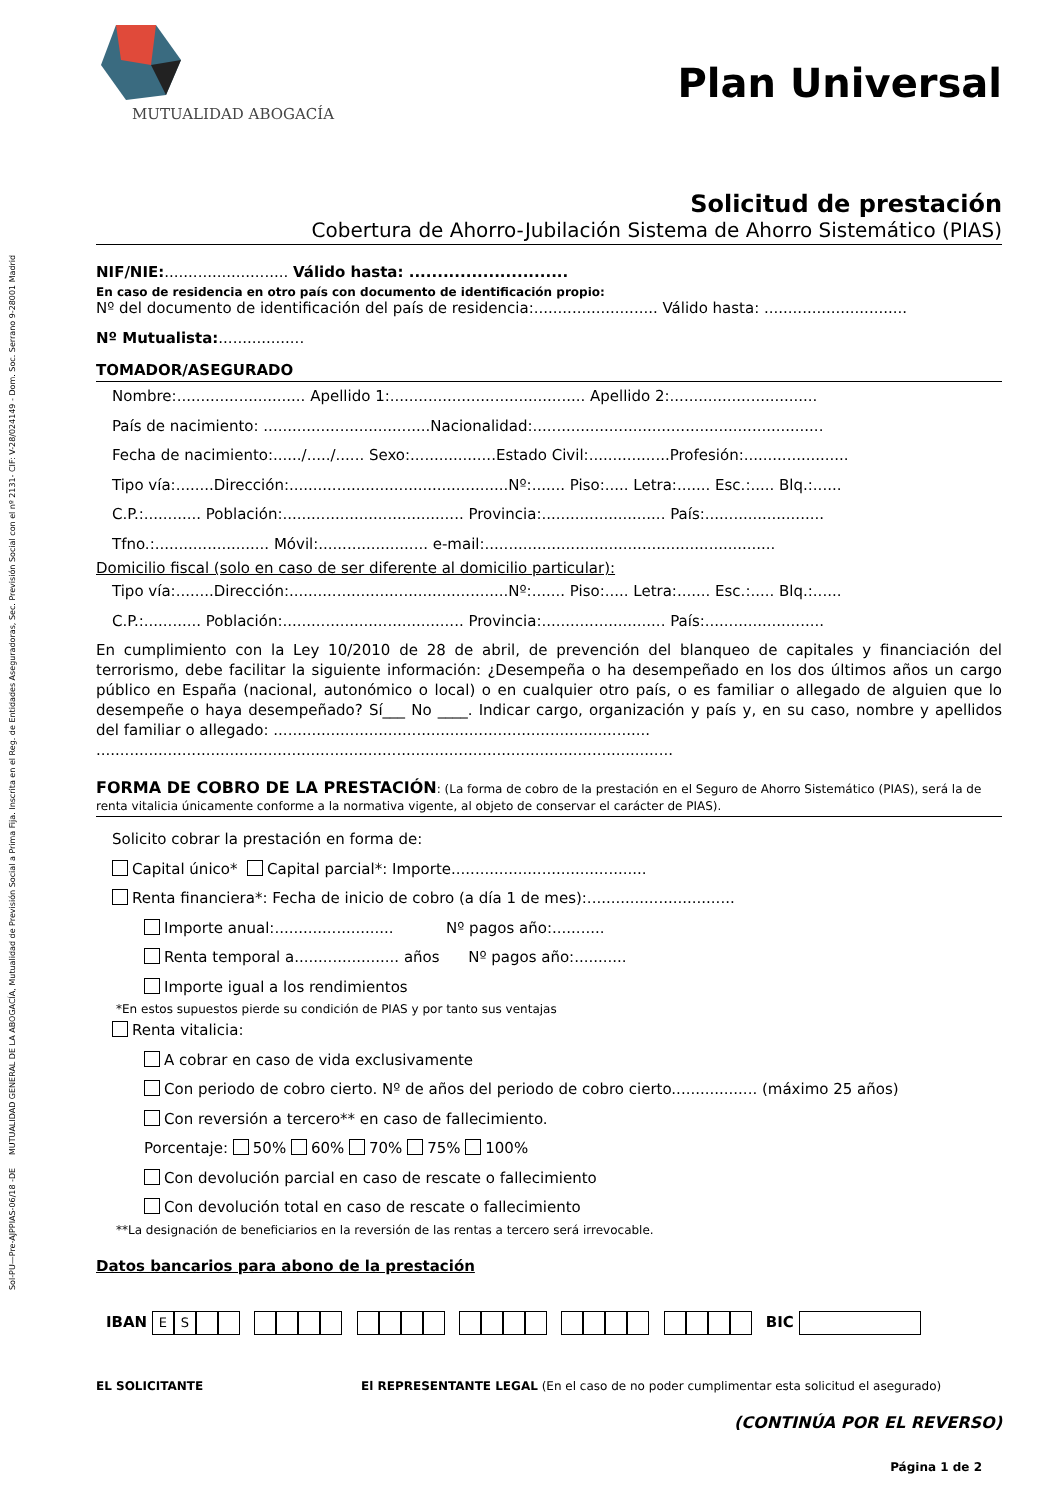Sol-PU—Pre-AJPPIAS-06/18 -DE MUTUALIDAD GENERAL DE LA ABOGACÍA, Mutualidad de Previsión Social a Prima Fija. Inscrita en el Reg. de Entidades Aseguradoras, Sec. Previsión Social con el nº 2131- CIF: V-28/024149 - Dom. Soc. Serrano 9-28001 Madrid
MUTUALIDAD ABOGACÍA
Plan Universal
Solicitud de prestación
Cobertura de Ahorro-Jubilación Sistema de Ahorro Sistemático (PIAS)
NIF/NIE:.......................... Válido hasta: ............................
En caso de residencia en otro país con documento de identificación propio:
Nº del documento de identificación del país de residencia:.......................... Válido hasta: ..............................
Nº Mutualista:..................
TOMADOR/ASEGURADO
Nombre:........................... Apellido 1:......................................... Apellido 2:...............................
País de nacimiento: ...................................Nacionalidad:.............................................................
Fecha de nacimiento:....../...../...... Sexo:..................Estado Civil:.................Profesión:......................
Tipo vía:........Dirección:..............................................Nº:....... Piso:..... Letra:....... Esc.:..... Blq.:......
C.P.:............ Población:...................................... Provincia:.......................... País:.........................
Tfno.:........................ Móvil:....................... e-mail:.............................................................
Domicilio fiscal (solo en caso de ser diferente al domicilio particular):
Tipo vía:........Dirección:..............................................Nº:....... Piso:..... Letra:....... Esc.:..... Blq.:......
C.P.:............ Población:...................................... Provincia:.......................... País:.........................
En cumplimiento con la Ley 10/2010 de 28 de abril, de prevención del blanqueo de capitales y financiación del terrorismo, debe facilitar la siguiente información: ¿Desempeña o ha desempeñado en los dos últimos años un cargo público en España (nacional, autonómico o local) o en cualquier otro país, o es familiar o allegado de alguien que lo desempeñe o haya desempeñado? Sí___ No ____. Indicar cargo, organización y país y, en su caso, nombre y apellidos del familiar o allegado: ...............................................................................
.........................................................................................................................
FORMA DE COBRO DE LA PRESTACIÓN: (La forma de cobro de la prestación en el Seguro de Ahorro Sistemático (PIAS), será la de renta vitalicia únicamente conforme a la normativa vigente, al objeto de conservar el carácter de PIAS).
Solicito cobrar la prestación en forma de:
Capital único* Capital parcial*: Importe.........................................
Renta financiera*: Fecha de inicio de cobro (a día 1 de mes):...............................
Importe anual:......................... Nº pagos año:...........
Renta temporal a...................... años Nº pagos año:...........
Importe igual a los rendimientos
*En estos supuestos pierde su condición de PIAS y por tanto sus ventajas
Renta vitalicia:
A cobrar en caso de vida exclusivamente
Con periodo de cobro cierto. Nº de años del periodo de cobro cierto.................. (máximo 25 años)
Con reversión a tercero** en caso de fallecimiento.
Porcentaje: 50% 60% 70% 75% 100%
Con devolución parcial en caso de rescate o fallecimiento
Con devolución total en caso de rescate o fallecimiento
**La designación de beneficiarios en la reversión de las rentas a tercero será irrevocable.
Datos bancarios para abono de la prestación
IBAN ES BIC
EL SOLICITANTE El REPRESENTANTE LEGAL (En el caso de no poder cumplimentar esta solicitud el asegurado)
(CONTINÚA POR EL REVERSO)
Página 1 de 2